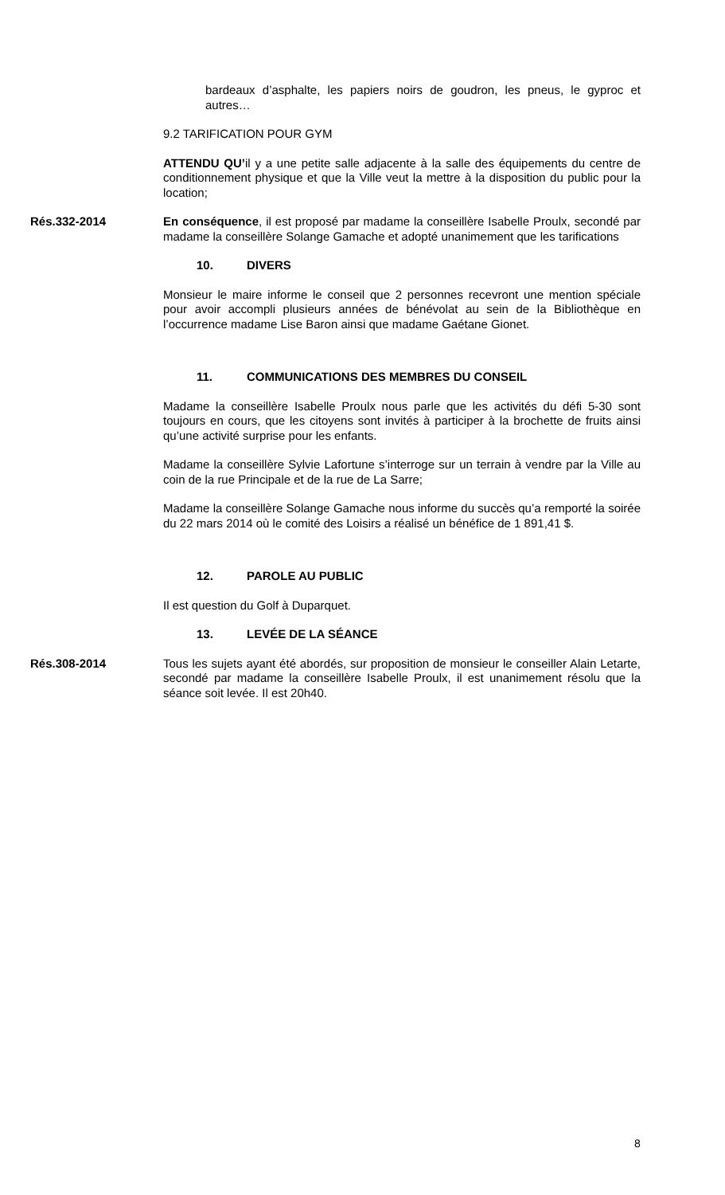bardeaux d’asphalte, les papiers noirs de goudron, les pneus, le gyproc et autres…
9.2 TARIFICATION POUR GYM
ATTENDU QU’il y a une petite salle adjacente à la salle des équipements du centre de conditionnement physique et que la Ville veut la mettre à la disposition du public pour la location;
Rés.332-2014 En conséquence, il est proposé par madame la conseillère Isabelle Proulx, secondé par madame la conseillère Solange Gamache et adopté unanimement que les tarifications
10. DIVERS
Monsieur le maire informe le conseil que 2 personnes recevront une mention spéciale pour avoir accompli plusieurs années de bénévolat au sein de la Bibliothèque en l’occurrence madame Lise Baron ainsi que madame Gaétane Gionet.
11. COMMUNICATIONS DES MEMBRES DU CONSEIL
Madame la conseillère Isabelle Proulx nous parle que les activités du défi 5-30 sont toujours en cours, que les citoyens sont invités à participer à la brochette de fruits ainsi qu’une activité surprise pour les enfants.
Madame la conseillère Sylvie Lafortune s’interroge sur un terrain à vendre par la Ville au coin de la rue Principale et de la rue de La Sarre;
Madame la conseillère Solange Gamache nous informe du succès qu’a remporté la soirée du 22 mars 2014 où le comité des Loisirs a réalisé un bénéfice de 1 891,41 $.
12. PAROLE AU PUBLIC
Il est question du Golf à Duparquet.
13. LEVÉE DE LA SÉANCE
Rés.308-2014 Tous les sujets ayant été abordés, sur proposition de monsieur le conseiller Alain Letarte, secondé par madame la conseillère Isabelle Proulx, il est unanimement résolu que la séance soit levée. Il est 20h40.
8